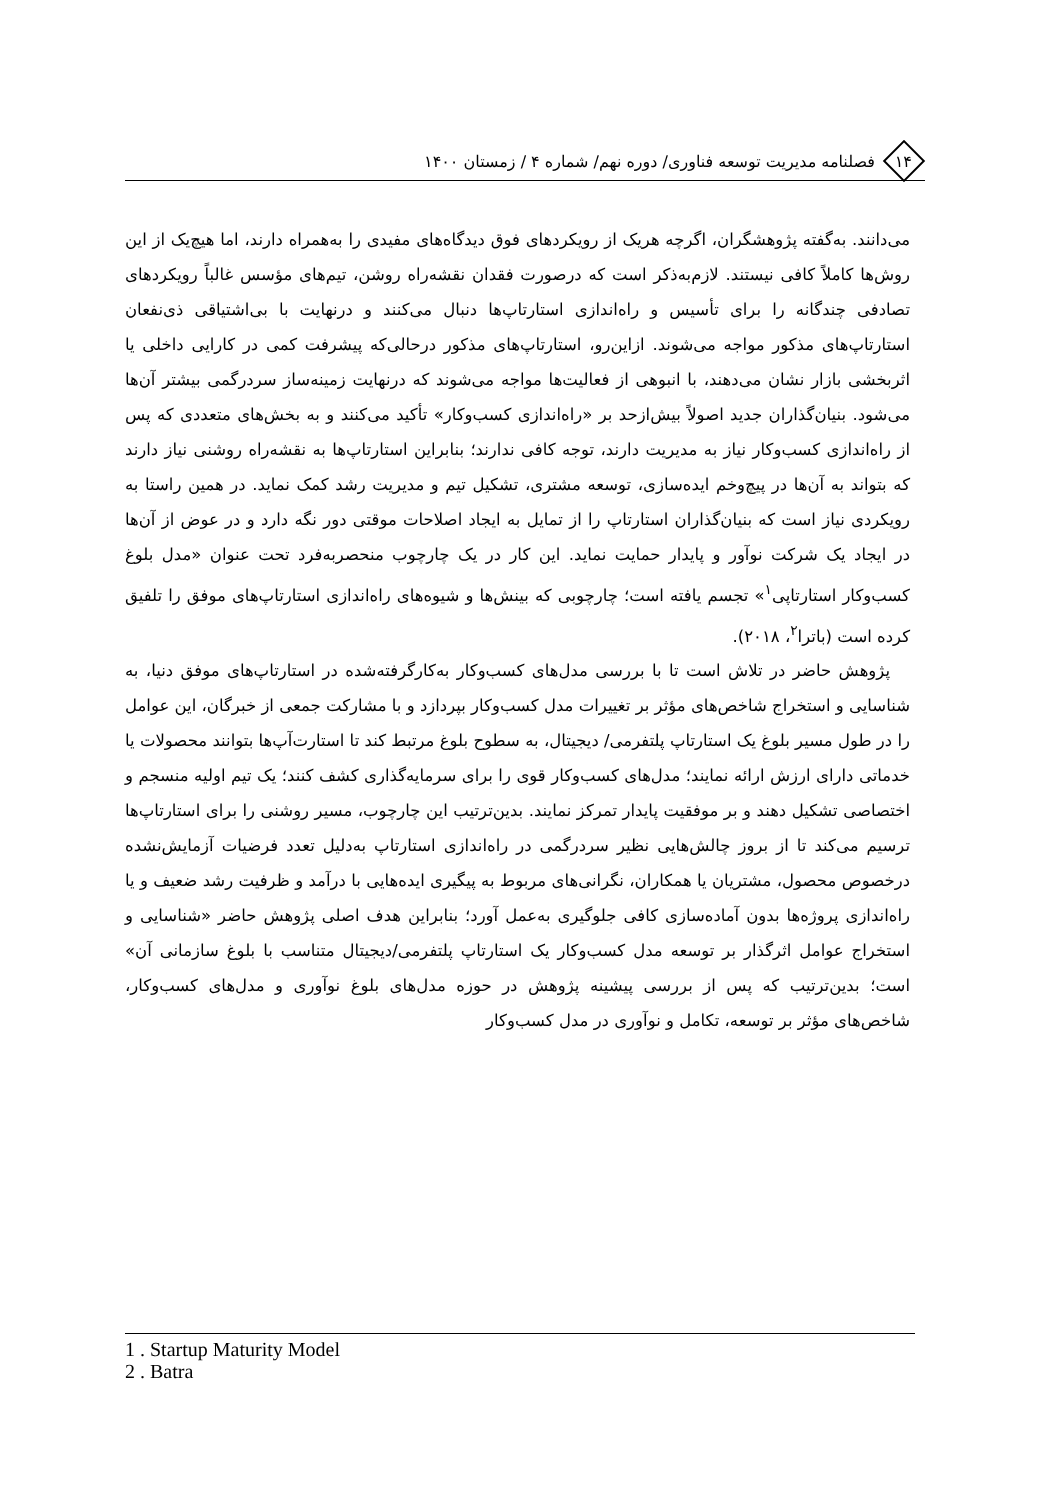۱۴
فصلنامه مدیریت توسعه فناوری/ دوره نهم/ شماره ۴ / زمستان ۱۴۰۰
می‌دانند. به‌گفته پژوهشگران، اگرچه هریک از رویکردهای فوق دیدگاه‌های مفیدی را به‌همراه دارند، اما هیچ‌یک از این روش‌ها کاملاً کافی نیستند. لازم‌به‌ذکر است که درصورت فقدان نقشه‌راه روشن، تیم‌های مؤسس غالباً رویکردهای تصادفی چندگانه را برای تأسیس و راه‌اندازی استارتاپ‌ها دنبال می‌کنند و درنهایت با بی‌اشتیاقی ذی‌نفعان استارتاپ‌های مذکور مواجه می‌شوند. ازاین‌رو، استارتاپ‌های مذکور درحالی‌که پیشرفت کمی در کارایی داخلی یا اثربخشی بازار نشان می‌دهند، با انبوهی از فعالیت‌ها مواجه می‌شوند که درنهایت زمینه‌ساز سردرگمی بیشتر آن‌ها می‌شود. بنیان‌گذاران جدید اصولاً بیش‌ازحد بر «راه‌اندازی کسب‌وکار» تأکید می‌کنند و به بخش‌های متعددی که پس از راه‌اندازی کسب‌وکار نیاز به مدیریت دارند، توجه کافی ندارند؛ بنابراین استارتاپ‌ها به نقشه‌راه روشنی نیاز دارند که بتواند به آن‌ها در پیچ‌وخم ایده‌سازی، توسعه مشتری، تشکیل تیم و مدیریت رشد کمک نماید. در همین راستا به رویکردی نیاز است که بنیان‌گذاران استارتاپ را از تمایل به ایجاد اصلاحات موقتی دور نگه دارد و در عوض از آن‌ها در ایجاد یک شرکت نوآور و پایدار حمایت نماید. این کار در یک چارچوب منحصربه‌فرد تحت عنوان «مدل بلوغ کسب‌وکار استارتاپی<sup>۱</sup>» تجسم یافته است؛ چارچوبی که بینش‌ها و شیوه‌های راه‌اندازی استارتاپ‌های موفق را تلفیق کرده است (باترا<sup>۲</sup>، ۲۰۱۸).
پژوهش حاضر در تلاش است تا با بررسی مدل‌های کسب‌وکار به‌کارگرفته‌شده در استارتاپ‌های موفق دنیا، به شناسایی و استخراج شاخص‌های مؤثر بر تغییرات مدل کسب‌وکار بپردازد و با مشارکت جمعی از خبرگان، این عوامل را در طول مسیر بلوغ یک استارتاپ پلتفرمی/ دیجیتال، به سطوح بلوغ مرتبط کند تا استارت‌آپ‌ها بتوانند محصولات یا خدماتی دارای ارزش ارائه نمایند؛ مدل‌های کسب‌وکار قوی را برای سرمایه‌گذاری کشف کنند؛ یک تیم اولیه منسجم و اختصاصی تشکیل دهند و بر موفقیت پایدار تمرکز نمایند. بدین‌ترتیب این چارچوب، مسیر روشنی را برای استارتاپ‌ها ترسیم می‌کند تا از بروز چالش‌هایی نظیر سردرگمی در راه‌اندازی استارتاپ به‌دلیل تعدد فرضیات آزمایش‌نشده درخصوص محصول، مشتریان یا همکاران، نگرانی‌های مربوط به پیگیری ایده‌هایی با درآمد و ظرفیت رشد ضعیف و یا راه‌اندازی پروژه‌ها بدون آماده‌سازی کافی جلوگیری به‌عمل آورد؛ بنابراین هدف اصلی پژوهش حاضر «شناسایی و استخراج عوامل اثرگذار بر توسعه مدل کسب‌وکار یک استارتاپ پلتفرمی/دیجیتال متناسب با بلوغ سازمانی آن» است؛ بدین‌ترتیب که پس از بررسی پیشینه پژوهش در حوزه مدل‌های بلوغ نوآوری و مدل‌های کسب‌وکار، شاخص‌های مؤثر بر توسعه، تکامل و نوآوری در مدل کسب‌وکار
1 . Startup Maturity Model
2 . Batra